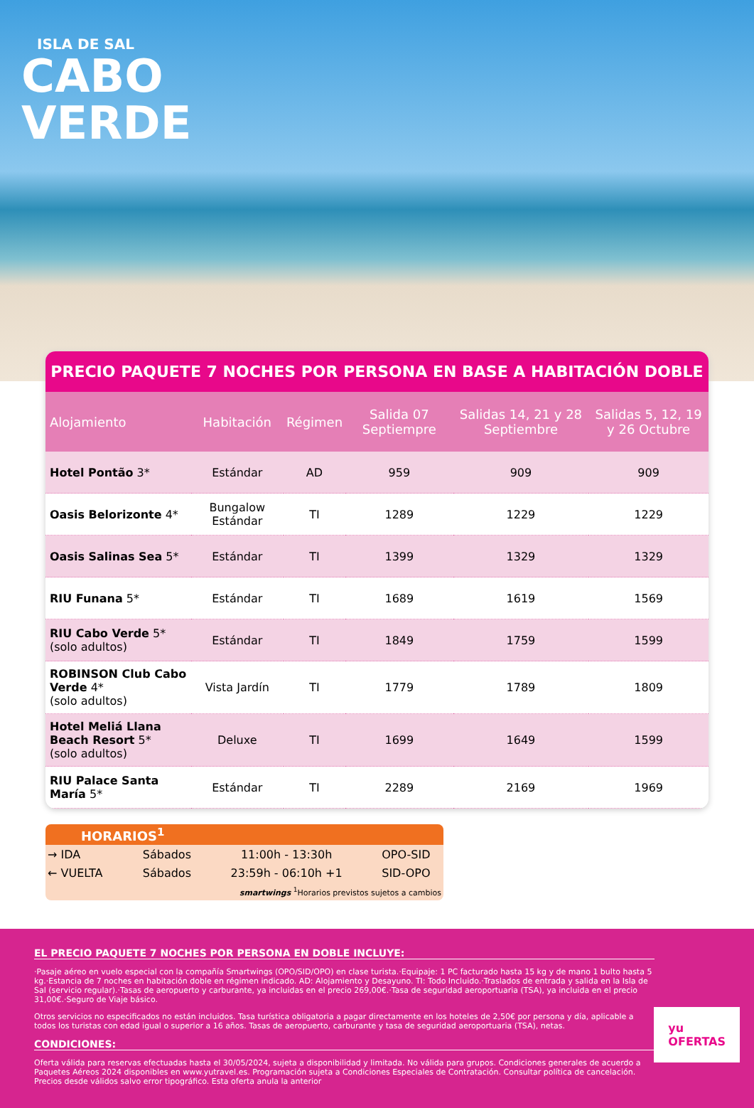ISLA DE SAL
CABO
VERDE
PRECIO PAQUETE 7 NOCHES POR PERSONA EN BASE A HABITACIÓN DOBLE
| Alojamiento | Habitación | Régimen | Salida 07 Septiempre | Salidas 14, 21 y 28 Septiembre | Salidas 5, 12, 19 y 26 Octubre |
| --- | --- | --- | --- | --- | --- |
| Hotel Pontão 3* | Estándar | AD | 959 | 909 | 909 |
| Oasis Belorizonte 4* | Bungalow Estándar | TI | 1289 | 1229 | 1229 |
| Oasis Salinas Sea 5* | Estándar | TI | 1399 | 1329 | 1329 |
| RIU Funana 5* | Estándar | TI | 1689 | 1619 | 1569 |
| RIU Cabo Verde 5* (solo adultos) | Estándar | TI | 1849 | 1759 | 1599 |
| ROBINSON Club Cabo Verde 4* (solo adultos) | Vista Jardín | TI | 1779 | 1789 | 1809 |
| Hotel Meliá Llana Beach Resort 5* (solo adultos) | Deluxe | TI | 1699 | 1649 | 1599 |
| RIU Palace Santa María 5* | Estándar | TI | 2289 | 2169 | 1969 |
HORARIOS<sup>1</sup>
| → IDA | Sábados | 11:00h - 13:30h | OPO-SID |
| ← VUELTA | Sábados | 23:59h - 06:10h +1 | SID-OPO |
| smartwings <sup>1</sup>Horarios previstos sujetos a cambios | | | |
EL PRECIO PAQUETE 7 NOCHES POR PERSONA EN DOBLE INCLUYE:
·Pasaje aéreo en vuelo especial con la compañía Smartwings (OPO/SID/OPO) en clase turista.·Equipaje: 1 PC facturado hasta 15 kg y de mano 1 bulto hasta 5 kg.·Estancia de 7 noches en habitación doble en régimen indicado. AD: Alojamiento y Desayuno. TI: Todo Incluido.·Traslados de entrada y salida en la Isla de Sal (servicio regular).·Tasas de aeropuerto y carburante, ya incluidas en el precio 269,00€.·Tasa de seguridad aeroportuaria (TSA), ya incluida en el precio 31,00€.·Seguro de Viaje básico.
Otros servicios no especificados no están incluidos. Tasa turística obligatoria a pagar directamente en los hoteles de 2,50€ por persona y día, aplicable a todos los turistas con edad igual o superior a 16 años. Tasas de aeropuerto, carburante y tasa de seguridad aeroportuaria (TSA), netas.
CONDICIONES:
Oferta válida para reservas efectuadas hasta el 30/05/2024, sujeta a disponibilidad y limitada. No válida para grupos. Condiciones generales de acuerdo a Paquetes Aéreos 2024 disponibles en www.yutravel.es. Programación sujeta a Condiciones Especiales de Contratación. Consultar política de cancelación. Precios desde válidos salvo error tipográfico. Esta oferta anula la anterior
yu
OFERTAS